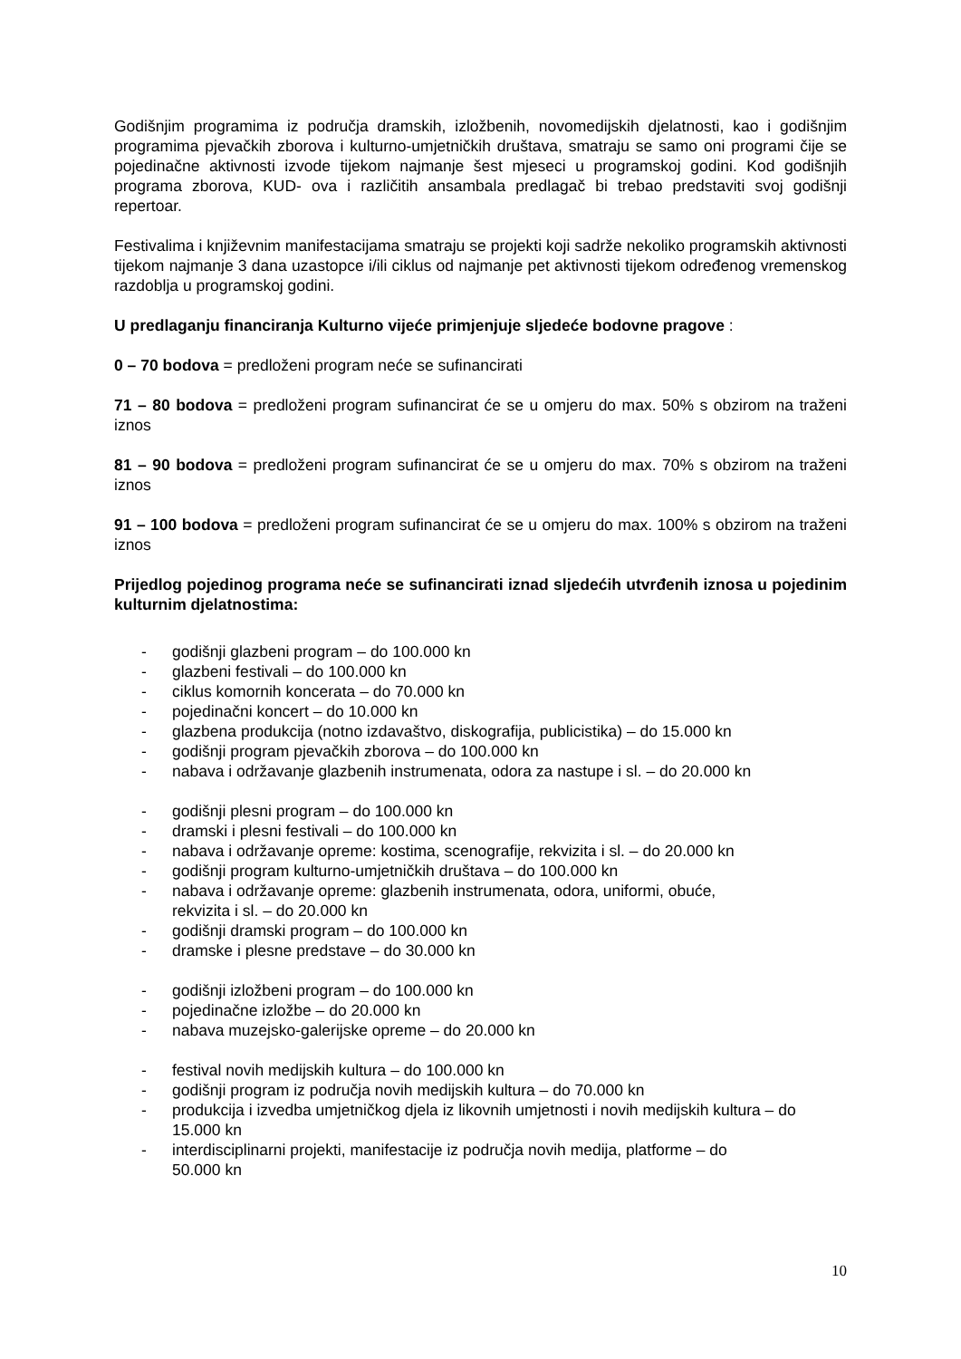Godišnjim programima iz područja dramskih, izložbenih, novomedijskih djelatnosti, kao i godišnjim programima pjevačkih zborova i kulturno-umjetničkih društava, smatraju se samo oni programi čije se pojedinačne aktivnosti izvode tijekom najmanje šest mjeseci u programskoj godini. Kod godišnjih programa zborova, KUD- ova i različitih ansambala predlagač bi trebao predstaviti svoj godišnji repertoar.
Festivalima i književnim manifestacijama smatraju se projekti koji sadrže nekoliko programskih aktivnosti tijekom najmanje 3 dana uzastopce i/ili ciklus od najmanje pet aktivnosti tijekom određenog vremenskog razdoblja u programskoj godini.
U predlaganju financiranja Kulturno vijeće primjenjuje sljedeće bodovne pragove :
0 – 70 bodova = predloženi program neće se sufinancirati
71 – 80 bodova = predloženi program sufinancirat će se u omjeru do max. 50% s obzirom na traženi iznos
81 – 90 bodova = predloženi program sufinancirat će se u omjeru do max. 70% s obzirom na traženi iznos
91 – 100 bodova = predloženi program sufinancirat će se u omjeru do max. 100% s obzirom na traženi iznos
Prijedlog pojedinog programa neće se sufinancirati iznad sljedećih utvrđenih iznosa u pojedinim kulturnim djelatnostima:
- godišnji glazbeni program – do 100.000 kn
- glazbeni festivali – do 100.000 kn
- ciklus komornih koncerata – do 70.000 kn
- pojedinačni koncert – do 10.000 kn
- glazbena produkcija (notno izdavaštvo, diskografija, publicistika) – do 15.000 kn
- godišnji program pjevačkih zborova – do 100.000 kn
- nabava i održavanje glazbenih instrumenata, odora za nastupe i sl. – do 20.000 kn
- godišnji plesni program – do 100.000 kn
- dramski i plesni festivali – do 100.000 kn
- nabava i održavanje opreme: kostima, scenografije, rekvizita i sl. – do 20.000 kn
- godišnji program kulturno-umjetničkih društava – do 100.000 kn
- nabava i održavanje opreme: glazbenih instrumenata, odora, uniformi, obuće,
rekvizita i sl. – do 20.000 kn
- godišnji dramski program – do 100.000 kn
- dramske i plesne predstave – do 30.000 kn
- godišnji izložbeni program – do 100.000 kn
- pojedinačne izložbe – do 20.000 kn
- nabava muzejsko-galerijske opreme – do 20.000 kn
- festival novih medijskih kultura – do 100.000 kn
- godišnji program iz područja novih medijskih kultura – do 70.000 kn
- produkcija i izvedba umjetničkog djela iz likovnih umjetnosti i novih medijskih kultura – do 15.000 kn
- interdisciplinarni projekti, manifestacije iz područja novih medija, platforme – do
50.000 kn
10